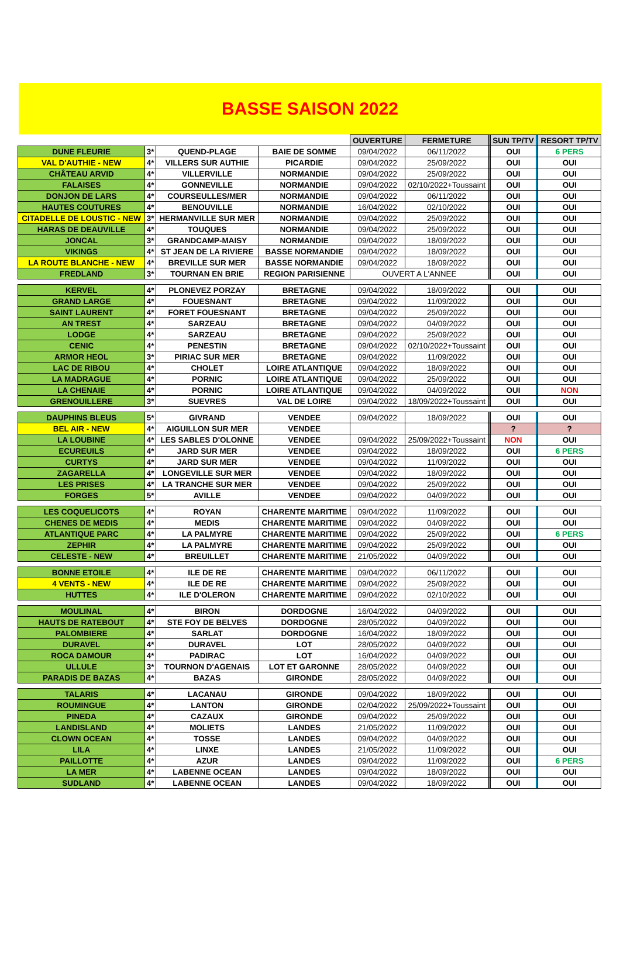BASSE SAISON 2022
| | | | | OUVERTURE | FERMETURE | | SUN TP/TV | | RESORT TP/TV |
| DUNE FLEURIE | 3* | QUEND-PLAGE | BAIE DE SOMME | 09/04/2022 | 06/11/2022 | | OUI | | 6 PERS |
| VAL D'AUTHIE - NEW | 4* | VILLERS SUR AUTHIE | PICARDIE | 09/04/2022 | 25/09/2022 | | OUI | | OUI |
| CHÂTEAU ARVID | 4* | VILLERVILLE | NORMANDIE | 09/04/2022 | 25/09/2022 | | OUI | | OUI |
| FALAISES | 4* | GONNEVILLE | NORMANDIE | 09/04/2022 | 02/10/2022+Toussaint | | OUI | | OUI |
| DONJON DE LARS | 4* | COURSEULLES/MER | NORMANDIE | 09/04/2022 | 06/11/2022 | | OUI | | OUI |
| HAUTES COUTURES | 4* | BENOUVILLE | NORMANDIE | 16/04/2022 | 02/10/2022 | | OUI | | OUI |
| CITADELLE DE LOUSTIC - NEW | 3* | HERMANVILLE SUR MER | NORMANDIE | 09/04/2022 | 25/09/2022 | | OUI | | OUI |
| HARAS DE DEAUVILLE | 4* | TOUQUES | NORMANDIE | 09/04/2022 | 25/09/2022 | | OUI | | OUI |
| JONCAL | 3* | GRANDCAMP-MAISY | NORMANDIE | 09/04/2022 | 18/09/2022 | | OUI | | OUI |
| VIKINGS | 4* | ST JEAN DE LA RIVIERE | BASSE NORMANDIE | 09/04/2022 | 18/09/2022 | | OUI | | OUI |
| LA ROUTE BLANCHE - NEW | 4* | BREVILLE SUR MER | BASSE NORMANDIE | 09/04/2022 | 18/09/2022 | | OUI | | OUI |
| FREDLAND | 3* | TOURNAN EN BRIE | REGION PARISIENNE | OUVERT A L'ANNEE | | | OUI | | OUI |
| KERVEL | 4* | PLONEVEZ PORZAY | BRETAGNE | 09/04/2022 | 18/09/2022 | | OUI | | OUI |
| GRAND LARGE | 4* | FOUESNANT | BRETAGNE | 09/04/2022 | 11/09/2022 | | OUI | | OUI |
| SAINT LAURENT | 4* | FORET FOUESNANT | BRETAGNE | 09/04/2022 | 25/09/2022 | | OUI | | OUI |
| AN TREST | 4* | SARZEAU | BRETAGNE | 09/04/2022 | 04/09/2022 | | OUI | | OUI |
| LODGE | 4* | SARZEAU | BRETAGNE | 09/04/2022 | 25/09/2022 | | OUI | | OUI |
| CENIC | 4* | PENESTIN | BRETAGNE | 09/04/2022 | 02/10/2022+Toussaint | | OUI | | OUI |
| ARMOR HEOL | 3* | PIRIAC SUR MER | BRETAGNE | 09/04/2022 | 11/09/2022 | | OUI | | OUI |
| LAC DE RIBOU | 4* | CHOLET | LOIRE ATLANTIQUE | 09/04/2022 | 18/09/2022 | | OUI | | OUI |
| LA MADRAGUE | 4* | PORNIC | LOIRE ATLANTIQUE | 09/04/2022 | 25/09/2022 | | OUI | | OUI |
| LA CHENAIE | 4* | PORNIC | LOIRE ATLANTIQUE | 09/04/2022 | 04/09/2022 | | OUI | | NON |
| GRENOUILLERE | 3* | SUEVRES | VAL DE LOIRE | 09/04/2022 | 18/09/2022+Toussaint | | OUI | | OUI |
| DAUPHINS BLEUS | 5* | GIVRAND | VENDEE | 09/04/2022 | 18/09/2022 | | OUI | | OUI |
| BEL AIR - NEW | 4* | AIGUILLON SUR MER | VENDEE | | | | ? | | ? |
| LA LOUBINE | 4* | LES SABLES D'OLONNE | VENDEE | 09/04/2022 | 25/09/2022+Toussaint | | NON | | OUI |
| ECUREUILS | 4* | JARD SUR MER | VENDEE | 09/04/2022 | 18/09/2022 | | OUI | | 6 PERS |
| CURTYS | 4* | JARD SUR MER | VENDEE | 09/04/2022 | 11/09/2022 | | OUI | | OUI |
| ZAGARELLA | 4* | LONGEVILLE SUR MER | VENDEE | 09/04/2022 | 18/09/2022 | | OUI | | OUI |
| LES PRISES | 4* | LA TRANCHE SUR MER | VENDEE | 09/04/2022 | 25/09/2022 | | OUI | | OUI |
| FORGES | 5* | AVILLE | VENDEE | 09/04/2022 | 04/09/2022 | | OUI | | OUI |
| LES COQUELICOTS | 4* | ROYAN | CHARENTE MARITIME | 09/04/2022 | 11/09/2022 | | OUI | | OUI |
| CHENES DE MEDIS | 4* | MEDIS | CHARENTE MARITIME | 09/04/2022 | 04/09/2022 | | OUI | | OUI |
| ATLANTIQUE PARC | 4* | LA PALMYRE | CHARENTE MARITIME | 09/04/2022 | 25/09/2022 | | OUI | | 6 PERS |
| ZEPHIR | 4* | LA PALMYRE | CHARENTE MARITIME | 09/04/2022 | 25/09/2022 | | OUI | | OUI |
| CELESTE - NEW | 4* | BREUILLET | CHARENTE MARITIME | 21/05/2022 | 04/09/2022 | | OUI | | OUI |
| BONNE ETOILE | 4* | ILE DE RE | CHARENTE MARITIME | 09/04/2022 | 06/11/2022 | | OUI | | OUI |
| 4 VENTS - NEW | 4* | ILE DE RE | CHARENTE MARITIME | 09/04/2022 | 25/09/2022 | | OUI | | OUI |
| HUTTES | 4* | ILE D'OLERON | CHARENTE MARITIME | 09/04/2022 | 02/10/2022 | | OUI | | OUI |
| MOULINAL | 4* | BIRON | DORDOGNE | 16/04/2022 | 04/09/2022 | | OUI | | OUI |
| HAUTS DE RATEBOUT | 4* | STE FOY DE BELVES | DORDOGNE | 28/05/2022 | 04/09/2022 | | OUI | | OUI |
| PALOMBIERE | 4* | SARLAT | DORDOGNE | 16/04/2022 | 18/09/2022 | | OUI | | OUI |
| DURAVEL | 4* | DURAVEL | LOT | 28/05/2022 | 04/09/2022 | | OUI | | OUI |
| ROCA DAMOUR | 4* | PADIRAC | LOT | 16/04/2022 | 04/09/2022 | | OUI | | OUI |
| ULLULE | 3* | TOURNON D'AGENAIS | LOT ET GARONNE | 28/05/2022 | 04/09/2022 | | OUI | | OUI |
| PARADIS DE BAZAS | 4* | BAZAS | GIRONDE | 28/05/2022 | 04/09/2022 | | OUI | | OUI |
| TALARIS | 4* | LACANAU | GIRONDE | 09/04/2022 | 18/09/2022 | | OUI | | OUI |
| ROUMINGUE | 4* | LANTON | GIRONDE | 02/04/2022 | 25/09/2022+Toussaint | | OUI | | OUI |
| PINEDA | 4* | CAZAUX | GIRONDE | 09/04/2022 | 25/09/2022 | | OUI | | OUI |
| LANDISLAND | 4* | MOLIETS | LANDES | 21/05/2022 | 11/09/2022 | | OUI | | OUI |
| CLOWN OCEAN | 4* | TOSSE | LANDES | 09/04/2022 | 04/09/2022 | | OUI | | OUI |
| LILA | 4* | LINXE | LANDES | 21/05/2022 | 11/09/2022 | | OUI | | OUI |
| PAILLOTTE | 4* | AZUR | LANDES | 09/04/2022 | 11/09/2022 | | OUI | | 6 PERS |
| LA MER | 4* | LABENNE OCEAN | LANDES | 09/04/2022 | 18/09/2022 | | OUI | | OUI |
| SUDLAND | 4* | LABENNE OCEAN | LANDES | 09/04/2022 | 18/09/2022 | | OUI | | OUI |